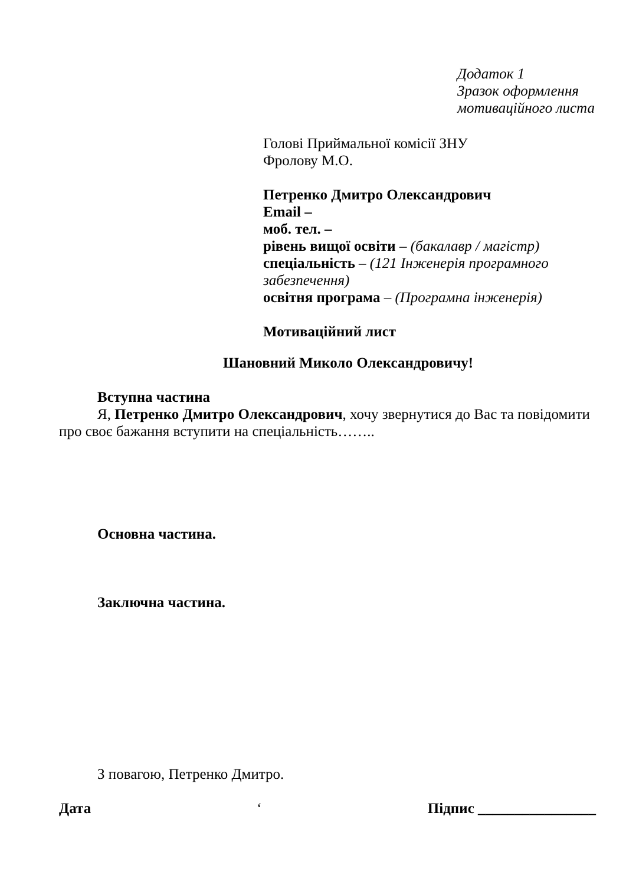Додаток 1
Зразок оформлення
мотиваційного листа
Голові Приймальної комісії ЗНУ
Фролову М.О.
Петренко Дмитро Олександрович
Email –
моб. тел. –
рівень вищої освіти – (бакалавр / магістр)
спеціальність – (121 Інженерія програмного забезпечення)
освітня програма – (Програмна інженерія)
Мотиваційний лист
Шановний Миколо Олександровичу!
Вступна частина
Я, Петренко Дмитро Олександрович, хочу звернутися до Вас та повідомити про своє бажання вступити на спеціальність……..
Основна частина.
Заключна частина.
З повагою, Петренко Дмитро.
Дата ‘ Підпис ________________